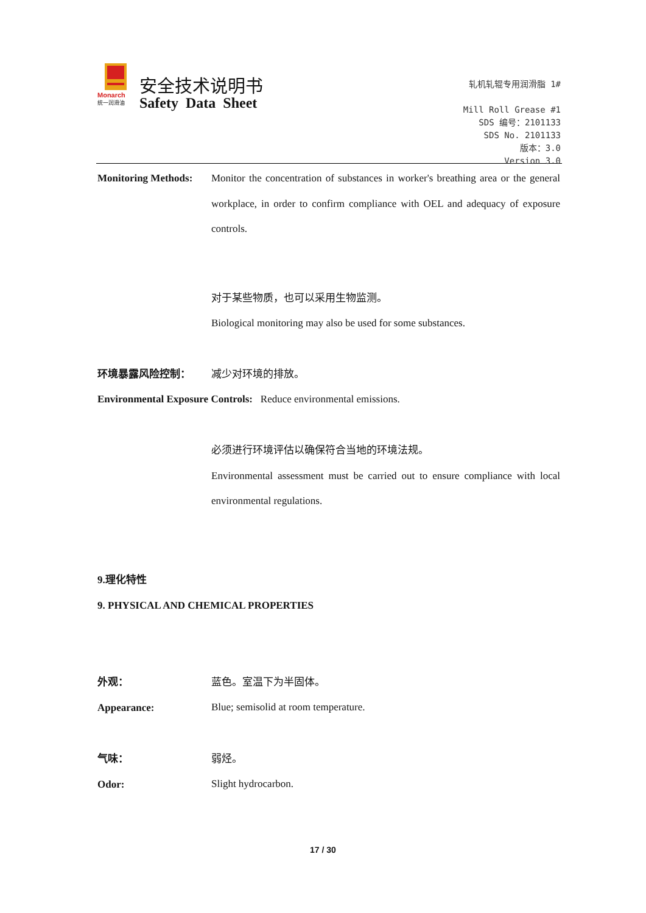Monarch
统一润滑油
安全技术说明书
Safety Data Sheet
轧机轧辊专用润滑脂 1#
Mill Roll Grease #1
SDS 编号：2101133
SDS No. 2101133
版本：3.0
Version 3.0
Monitoring Methods:
Monitor the concentration of substances in worker's breathing area or the general workplace, in order to confirm compliance with OEL and adequacy of exposure controls.
对于某些物质，也可以采用生物监测。
Biological monitoring may also be used for some substances.
环境暴露风险控制： 减少对环境的排放。
Environmental Exposure Controls: Reduce environmental emissions.
必须进行环境评估以确保符合当地的环境法规。
Environmental assessment must be carried out to ensure compliance with local environmental regulations.
9.理化特性
9. PHYSICAL AND CHEMICAL PROPERTIES
外观：
Appearance:
蓝色。室温下为半固体。
Blue; semisolid at room temperature.
气味：
Odor:
弱烃。
Slight hydrocarbon.
17 / 30